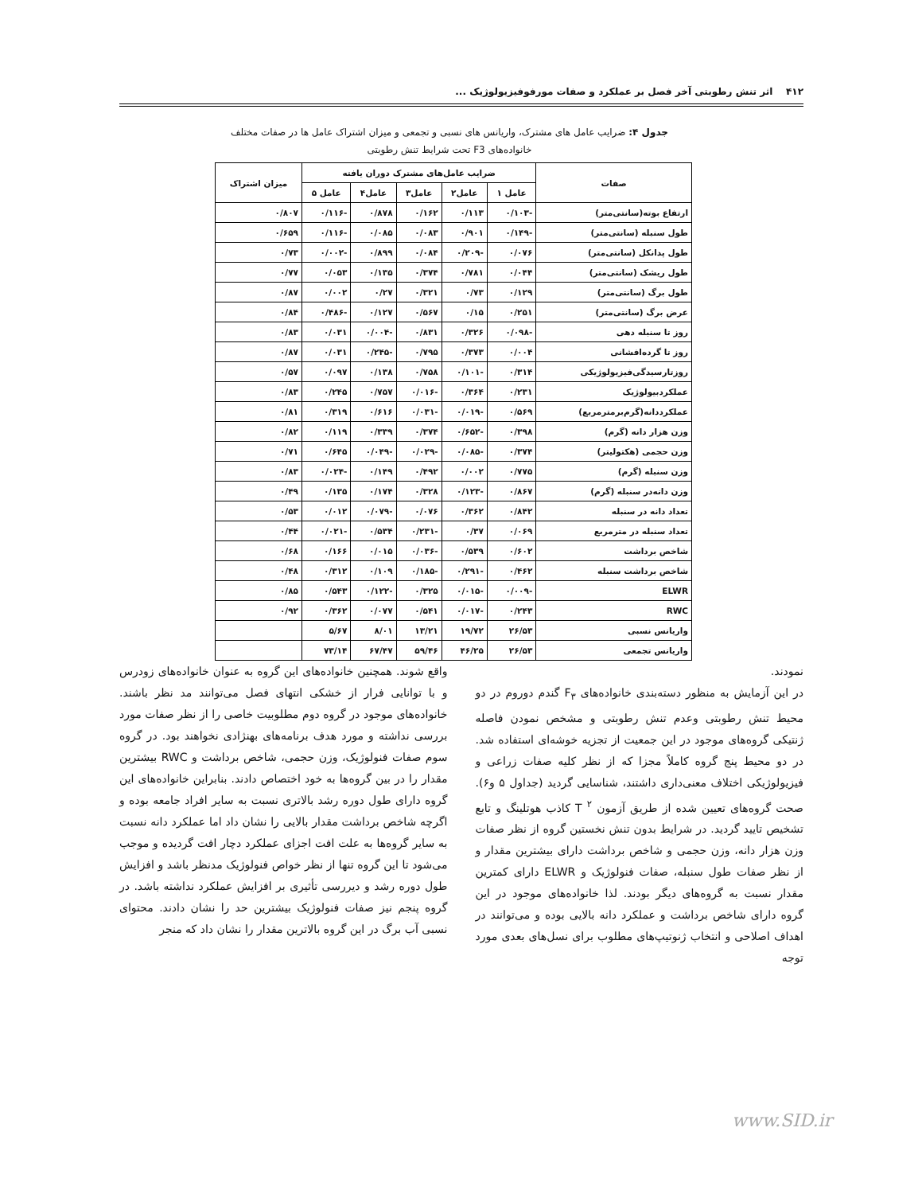۴۱۲ اثر تنش رطوبتی آخر فصل بر عملکرد و صفات مورفوفیزیولوژیک ...
جدول ۴: ضرایب عامل های مشترک، واریانس های نسبی و تجمعی و میزان اشتراک عامل ها در صفات مختلف خانواده‌های F3 تحت شرایط تنش رطوبتی
| صفات | ضرایب عامل‌های مشترک دوران یافته | | | | | میزان اشتراک |
| --- | --- | --- | --- | --- | --- | --- |
| | عامل ۱ | عامل۲ | عامل۳ | عامل۴ | عامل ۵ | |
| ارتفاع بوته(سانتی‌متر) | -۰/۱۰۳ | ۰/۱۱۳ | ۰/۱۶۲ | ۰/۸۷۸ | -۰/۱۱۶ | ۰/۸۰۷ |
| طول سنبله (سانتی‌متر) | -۰/۱۴۹ | ۰/۹۰۱ | ۰/۰۸۳ | ۰/۰۸۵ | -۰/۱۱۶ | ۰/۶۵۹ |
| طول پدانکل (سانتی‌متر) | ۰/۰۷۶ | -۰/۲۰۹ | ۰/۰۸۴ | ۰/۸۹۹ | -۰/۰۰۲ | ۰/۷۳ |
| طول ریشک (سانتی‌متر) | ۰/۰۴۴ | ۰/۷۸۱ | ۰/۳۷۴ | ۰/۱۳۵ | ۰/۰۵۳ | ۰/۷۷ |
| طول برگ (سانتی‌متر) | ۰/۱۲۹ | ۰/۷۳ | ۰/۳۲۱ | ۰/۲۷ | ۰/۰۰۲ | ۰/۸۷ |
| عرض برگ (سانتی‌متر) | ۰/۲۵۱ | ۰/۱۵ | ۰/۵۶۷ | ۰/۱۲۷ | -۰/۴۸۶ | ۰/۸۴ |
| روز تا سنبله دهی | -۰/۰۹۸ | ۰/۳۲۶ | ۰/۸۳۱ | -۰/۰۰۴ | ۰/۰۳۱ | ۰/۸۳ |
| روز تا گرده‌افشانی | ۰/۰۰۴ | ۰/۳۷۳ | ۰/۷۹۵ | -۰/۲۴۵ | ۰/۰۳۱ | ۰/۸۷ |
| روزتارسیدگی‌فیزیولوژیکی | ۰/۳۱۴ | -۰/۱۰۱ | ۰/۷۵۸ | ۰/۱۳۸ | ۰/۰۹۷ | ۰/۵۷ |
| عملکردبیولوژیک | ۰/۲۳۱ | ۰/۳۶۴ | -۰/۰۱۶ | ۰/۷۵۷ | ۰/۲۴۵ | ۰/۸۳ |
| عملکرددانه(گرم‌برمترمربع) | ۰/۵۶۹ | -۰/۰۱۹ | -۰/۰۳۱ | ۰/۶۱۶ | ۰/۳۱۹ | ۰/۸۱ |
| وزن هزار دانه (گرم) | ۰/۳۹۸ | -۰/۶۵۲ | ۰/۳۷۴ | ۰/۳۳۹ | ۰/۱۱۹ | ۰/۸۲ |
| وزن حجمی (هکتولیتر) | ۰/۳۷۴ | -۰/۰۸۵ | -۰/۰۲۹ | -۰/۰۴۹ | ۰/۶۴۵ | ۰/۷۱ |
| وزن سنبله (گرم) | ۰/۷۷۵ | ۰/۰۰۲ | ۰/۴۹۲ | ۰/۱۴۹ | -۰/۰۲۴ | ۰/۸۳ |
| وزن دانه‌در سنبله (گرم) | ۰/۸۶۷ | -۰/۱۲۳ | ۰/۳۲۸ | ۰/۱۷۴ | ۰/۱۳۵ | ۰/۴۹ |
| تعداد دانه در سنبله | ۰/۸۴۲ | ۰/۳۶۲ | ۰/۰۷۶ | -۰/۰۷۹ | ۰/۰۱۲ | ۰/۵۳ |
| تعداد سنبله در مترمربع | ۰/۰۶۹ | ۰/۳۷ | -۰/۲۳۱ | ۰/۵۳۴ | -۰/۰۲۱ | ۰/۴۴ |
| شاخص برداشت | ۰/۶۰۲ | ۰/۵۳۹ | -۰/۰۳۶ | ۰/۰۱۵ | ۰/۱۶۶ | ۰/۶۸ |
| شاخص برداشت سنبله | ۰/۴۶۲ | -۰/۲۹۱ | -۰/۱۸۵ | ۰/۱۰۹ | ۰/۳۱۲ | ۰/۴۸ |
| ELWR | -۰/۰۰۹ | -۰/۰۱۵ | ۰/۳۲۵ | -۰/۱۲۲ | ۰/۵۴۳ | ۰/۸۵ |
| RWC | ۰/۲۴۳ | -۰/۰۱۷ | ۰/۵۴۱ | ۰/۰۷۷ | ۰/۳۶۲ | ۰/۹۲ |
| واریانس نسبی | ۲۶/۵۳ | ۱۹/۷۲ | ۱۳/۲۱ | ۸/۰۱ | ۵/۶۷ | |
| واریانس تجمعی | ۲۶/۵۳ | ۴۶/۲۵ | ۵۹/۴۶ | ۶۷/۴۷ | ۷۳/۱۴ | |
نمودند.
در این آزمایش به منظور دسته‌بندی خانواده‌های F<sub>۳</sub> گندم دوروم در دو محیط تنش رطوبتی وعدم تنش رطوبتی و مشخص نمودن فاصله ژنتیکی گروه‌های موجود در این جمعیت از تجزیه خوشه‌ای استفاده شد. در دو محیط پنج گروه کاملاً مجزا که از نظر کلیه صفات زراعی و فیزیولوژیکی اختلاف معنی‌داری داشتند، شناسایی گردید (جداول ۵ و۶). صحت گروه‌های تعیین شده از طریق آزمون T <sup>۲</sup> کاذب هوتلینگ و تابع تشخیص تایید گردید. در شرایط بدون تنش نخستین گروه از نظر صفات وزن هزار دانه، وزن حجمی و شاخص برداشت دارای بیشترین مقدار و از نظر صفات طول سنبله، صفات فنولوژیک و ELWR دارای کمترین مقدار نسبت به گروه‌های دیگر بودند. لذا خانواده‌های موجود در این گروه دارای شاخص برداشت و عملکرد دانه بالایی بوده و می‌توانند در اهداف اصلاحی و انتخاب ژنوتیپ‌های مطلوب برای نسل‌های بعدی مورد توجه
واقع شوند. همچنین خانواده‌های این گروه به عنوان خانواده‌های زودرس و با توانایی فرار از خشکی انتهای فصل می‌توانند مد نظر باشند. خانواده‌های موجود در گروه دوم مطلوبیت خاصی را از نظر صفات مورد بررسی نداشته و مورد هدف برنامه‌های بهنژادی نخواهند بود. در گروه سوم صفات فنولوژیک، وزن حجمی، شاخص برداشت و RWC بیشترین مقدار را در بین گروه‌ها به خود اختصاص دادند. بنابراین خانواده‌های این گروه دارای طول دوره رشد بالاتری نسبت به سایر افراد جامعه بوده و اگرچه شاخص برداشت مقدار بالایی را نشان داد اما عملکرد دانه نسبت به سایر گروه‌ها به علت افت اجزای عملکرد دچار افت گردیده و موجب می‌شود تا این گروه تنها از نظر خواص فنولوژیک مدنظر باشد و افزایش طول دوره رشد و دیررسی تأثیری بر افزایش عملکرد نداشته باشد. در گروه پنجم نیز صفات فنولوژیک بیشترین حد را نشان دادند. محتوای نسبی آب برگ در این گروه بالاترین مقدار را نشان داد که منجر
www.SID.ir